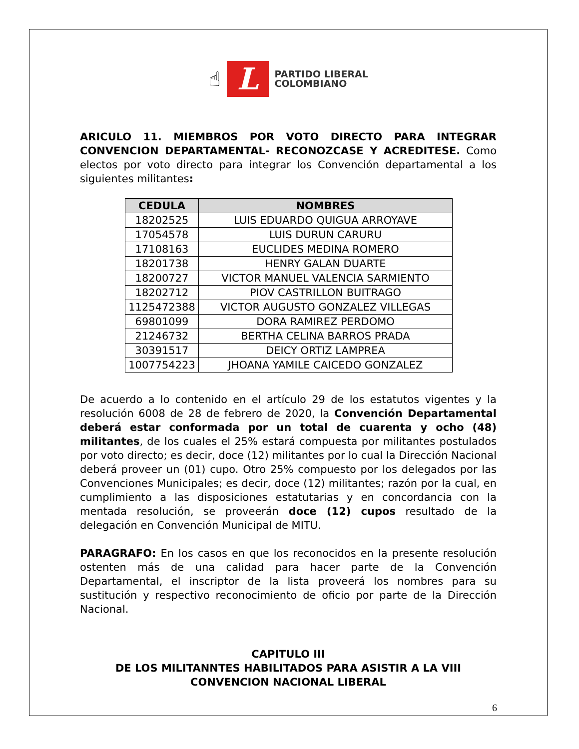☝
L
PARTIDO LIBERAL
COLOMBIANO
ARICULO 11. MIEMBROS POR VOTO DIRECTO PARA INTEGRAR CONVENCION DEPARTAMENTAL- RECONOZCASE Y ACREDITESE. Como electos por voto directo para integrar los Convención departamental a los siguientes militantes:
| CEDULA | NOMBRES |
| --- | --- |
| 18202525 | LUIS EDUARDO QUIGUA ARROYAVE |
| 17054578 | LUIS DURUN CARURU |
| 17108163 | EUCLIDES MEDINA ROMERO |
| 18201738 | HENRY GALAN DUARTE |
| 18200727 | VICTOR MANUEL VALENCIA SARMIENTO |
| 18202712 | PIOV CASTRILLON BUITRAGO |
| 1125472388 | VICTOR AUGUSTO GONZALEZ VILLEGAS |
| 69801099 | DORA RAMIREZ PERDOMO |
| 21246732 | BERTHA CELINA BARROS PRADA |
| 30391517 | DEICY ORTIZ LAMPREA |
| 1007754223 | JHOANA YAMILE CAICEDO GONZALEZ |
De acuerdo a lo contenido en el artículo 29 de los estatutos vigentes y la resolución 6008 de 28 de febrero de 2020, la Convención Departamental deberá estar conformada por un total de cuarenta y ocho (48) militantes, de los cuales el 25% estará compuesta por militantes postulados por voto directo; es decir, doce (12) militantes por lo cual la Dirección Nacional deberá proveer un (01) cupo. Otro 25% compuesto por los delegados por las Convenciones Municipales; es decir, doce (12) militantes; razón por la cual, en cumplimiento a las disposiciones estatutarias y en concordancia con la mentada resolución, se proveerán doce (12) cupos resultado de la delegación en Convención Municipal de MITU.
PARAGRAFO: En los casos en que los reconocidos en la presente resolución ostenten más de una calidad para hacer parte de la Convención Departamental, el inscriptor de la lista proveerá los nombres para su sustitución y respectivo reconocimiento de oficio por parte de la Dirección Nacional.
CAPITULO III
DE LOS MILITANNTES HABILITADOS PARA ASISTIR A LA VIII CONVENCION NACIONAL LIBERAL
6